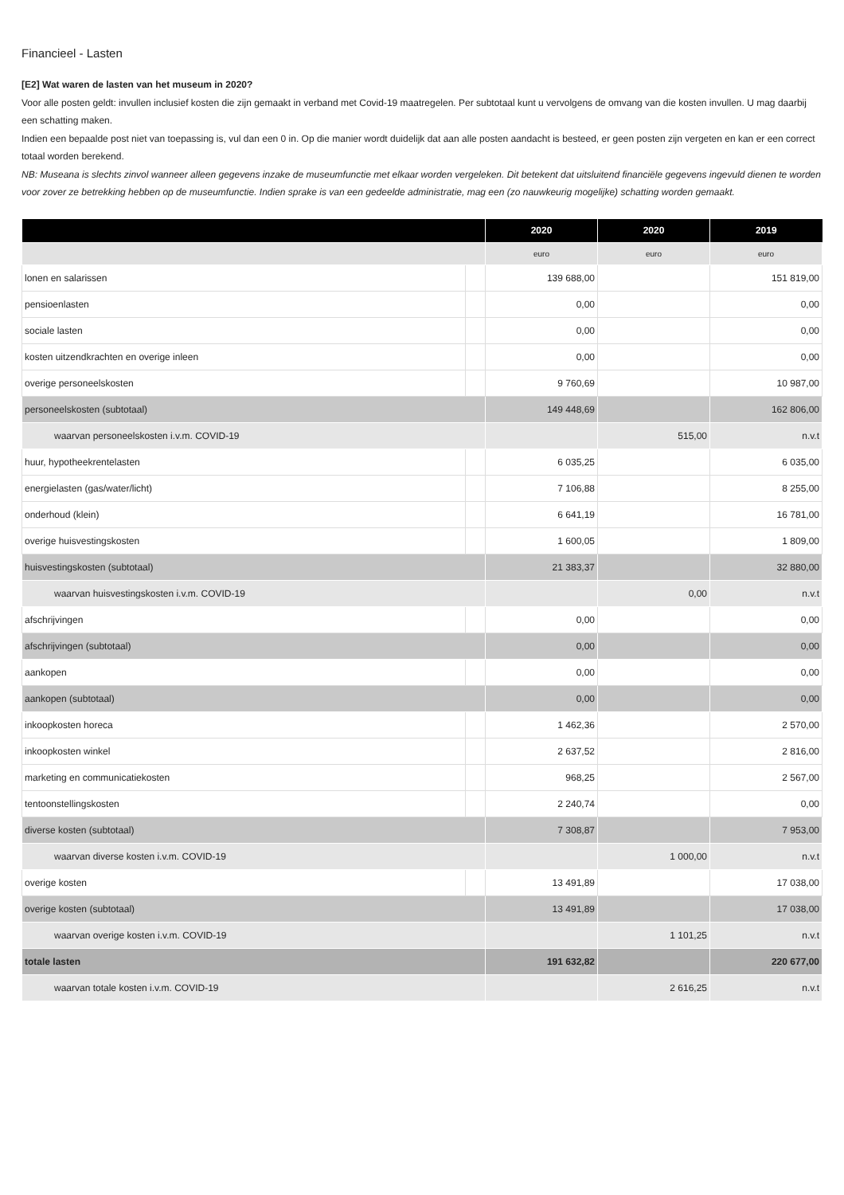Financieel - Lasten
[E2] Wat waren de lasten van het museum in 2020?
Voor alle posten geldt: invullen inclusief kosten die zijn gemaakt in verband met Covid-19 maatregelen. Per subtotaal kunt u vervolgens de omvang van die kosten invullen. U mag daarbij een schatting maken.
Indien een bepaalde post niet van toepassing is, vul dan een 0 in. Op die manier wordt duidelijk dat aan alle posten aandacht is besteed, er geen posten zijn vergeten en kan er een correct totaal worden berekend.
NB: Museana is slechts zinvol wanneer alleen gegevens inzake de museumfunctie met elkaar worden vergeleken. Dit betekent dat uitsluitend financiële gegevens ingevuld dienen te worden voor zover ze betrekking hebben op de museumfunctie. Indien sprake is van een gedeelde administratie, mag een (zo nauwkeurig mogelijke) schatting worden gemaakt.
| | | 2020 | 2020 | 2019 |
| --- | --- | --- | --- | --- |
| | | euro | euro | euro |
| lonen en salarissen | | 139 688,00 | | 151 819,00 |
| pensioenlasten | | 0,00 | | 0,00 |
| sociale lasten | | 0,00 | | 0,00 |
| kosten uitzendkrachten en overige inleen | | 0,00 | | 0,00 |
| overige personeelskosten | | 9 760,69 | | 10 987,00 |
| personeelskosten (subtotaal) | | 149 448,69 | | 162 806,00 |
| waarvan personeelskosten i.v.m. COVID-19 | | | 515,00 | n.v.t |
| huur, hypotheekrentelasten | | 6 035,25 | | 6 035,00 |
| energielasten (gas/water/licht) | | 7 106,88 | | 8 255,00 |
| onderhoud (klein) | | 6 641,19 | | 16 781,00 |
| overige huisvestingskosten | | 1 600,05 | | 1 809,00 |
| huisvestingskosten (subtotaal) | | 21 383,37 | | 32 880,00 |
| waarvan huisvestingskosten i.v.m. COVID-19 | | | 0,00 | n.v.t |
| afschrijvingen | | 0,00 | | 0,00 |
| afschrijvingen (subtotaal) | | 0,00 | | 0,00 |
| aankopen | | 0,00 | | 0,00 |
| aankopen (subtotaal) | | 0,00 | | 0,00 |
| inkoopkosten horeca | | 1 462,36 | | 2 570,00 |
| inkoopkosten winkel | | 2 637,52 | | 2 816,00 |
| marketing en communicatiekosten | | 968,25 | | 2 567,00 |
| tentoonstellingskosten | | 2 240,74 | | 0,00 |
| diverse kosten (subtotaal) | | 7 308,87 | | 7 953,00 |
| waarvan diverse kosten i.v.m. COVID-19 | | | 1 000,00 | n.v.t |
| overige kosten | | 13 491,89 | | 17 038,00 |
| overige kosten (subtotaal) | | 13 491,89 | | 17 038,00 |
| waarvan overige kosten i.v.m. COVID-19 | | | 1 101,25 | n.v.t |
| totale lasten | | 191 632,82 | | 220 677,00 |
| waarvan totale kosten i.v.m. COVID-19 | | | 2 616,25 | n.v.t |